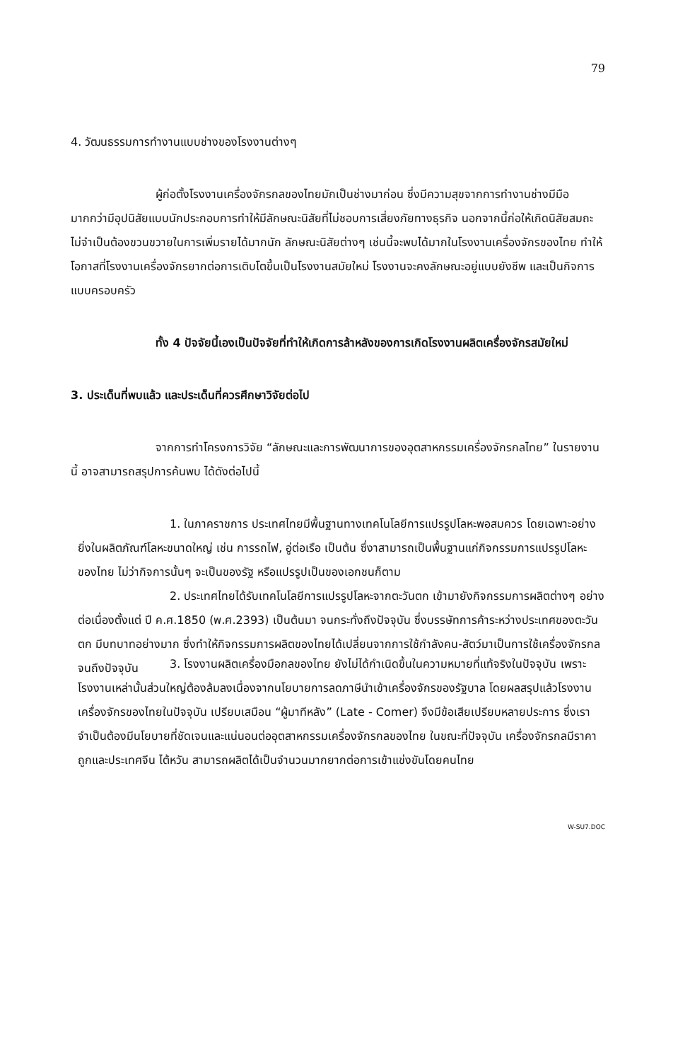79
4. วัฒนธรรมการทำงานแบบช่างของโรงงานต่างๆ
ผู้ก่อตั้งโรงงานเครื่องจักรกลของไทยมักเป็นช่างมาก่อน ซึ่งมีความสุขจากการทำงานช่างมีมือมากกว่ามีอุปนิสัยแบบนักประกอบการทำให้มีลักษณะนิสัยที่ไม่ชอบการเสี่ยงภัยทางธุรกิจ นอกจากนี้ก่อให้เกิดนิสัยสมถะ ไม่จำเป็นต้องขวนขวายในการเพิ่มรายได้มากนัก ลักษณะนิสัยต่างๆ เช่นนี้จะพบได้มากในโรงงานเครื่องจักรของไทย ทำให้โอกาสที่โรงงานเครื่องจักรยากต่อการเติบโตขึ้นเป็นโรงงานสมัยใหม่ โรงงานจะคงลักษณะอยู่แบบยังชีพ และเป็นกิจการแบบครอบครัว
ทั้ง 4 ปัจจัยนี้เองเป็นปัจจัยที่ทำให้เกิดการล้าหลังของการเกิดโรงงานผลิตเครื่องจักรสมัยใหม่
3. ประเด็นที่พบแล้ว และประเด็นที่ควรศึกษาวิจัยต่อไป
จากการทำโครงการวิจัย “ลักษณะและการพัฒนาการของอุตสาหกรรมเครื่องจักรกลไทย” ในรายงานนี้ อาจสามารถสรุปการค้นพบ ได้ดังต่อไปนี้
1. ในภาคราชการ ประเทศไทยมีพื้นฐานทางเทคโนโลยีการแปรรูปโลหะพอสมควร โดยเฉพาะอย่างยิ่งในผลิตภัณฑ์โลหะขนาดใหญ่ เช่น การรถไฟ, อู่ต่อเรือ เป็นต้น ซึ่งาสามารถเป็นพื้นฐานแก่กิจกรรมการแปรรูปโลหะของไทย ไม่ว่ากิจการนั้นๆ จะเป็นของรัฐ หรือแปรรูปเป็นของเอกชนก็ตาม
2. ประเทศไทยได้รับเทคโนโลยีการแปรรูปโลหะจากตะวันตก เข้ามายังกิจกรรมการผลิตต่างๆ อย่างต่อเนื่องตั้งแต่ ปี ค.ศ.1850 (พ.ศ.2393) เป็นต้นมา จนกระทั่งถึงปัจจุบัน ซึ่งบรรษัทการค้าระหว่างประเทศของตะวันตก มีบทบาทอย่างมาก ซึ่งทำให้กิจกรรมการผลิตของไทยได้เปลี่ยนจากการใช้กำลังคน-สัตว์มาเป็นการใช้เครื่องจักรกลจนถึงปัจจุบัน
3. โรงงานผลิตเครื่องมือกลของไทย ยังไม่ได้กำเนิดขึ้นในความหมายที่แท้จริงในปัจจุบัน เพราะโรงงานเหล่านั้นส่วนใหญ่ต้องล้มลงเนื่องจากนโยบายการลดภาษีนำเข้าเครื่องจักรของรัฐบาล โดยผลสรุปแล้วโรงงานเครื่องจักรของไทยในปัจจุบัน เปรียบเสมือน “ผู้มาทีหลัง” (Late - Comer) จึงมีข้อเสียเปรียบหลายประการ ซึ่งเราจำเป็นต้องมีนโยบายที่ชัดเจนและแน่นอนต่ออุตสาหกรรมเครื่องจักรกลของไทย ในขณะที่ปัจจุบัน เครื่องจักรกลมีราคาถูกและประเทศจีน ไต้หวัน สามารถผลิตได้เป็นจำนวนมากยากต่อการเข้าแข่งขันโดยคนไทย
W-SU7.DOC